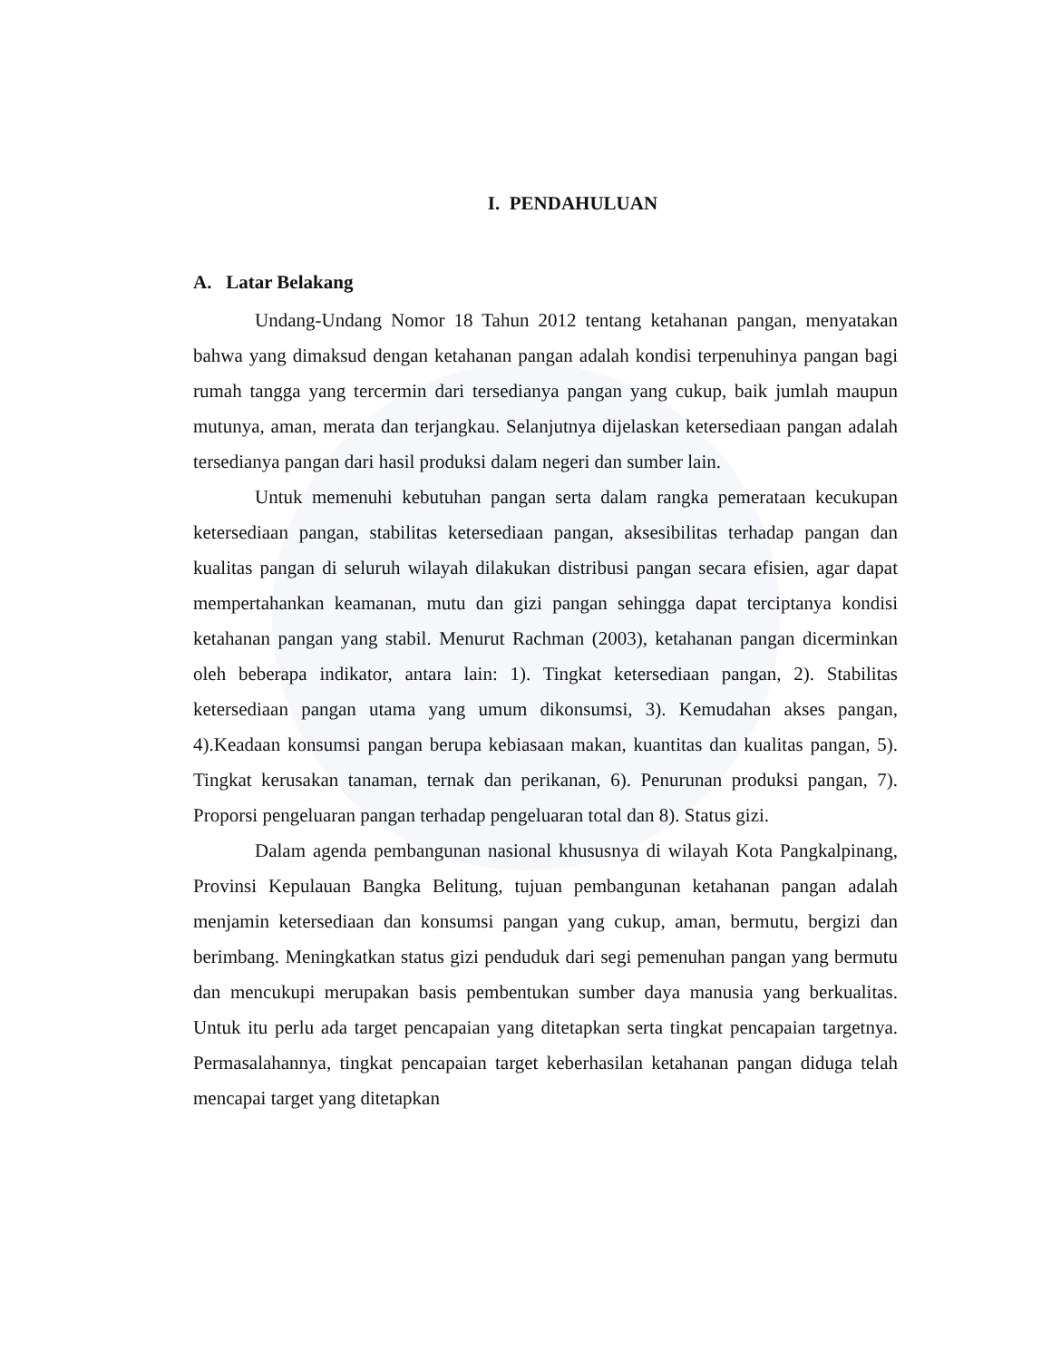I. PENDAHULUAN
A. Latar Belakang
Undang-Undang Nomor 18 Tahun 2012 tentang ketahanan pangan, menyatakan bahwa yang dimaksud dengan ketahanan pangan adalah kondisi terpenuhinya pangan bagi rumah tangga yang tercermin dari tersedianya pangan yang cukup, baik jumlah maupun mutunya, aman, merata dan terjangkau. Selanjutnya dijelaskan ketersediaan pangan adalah tersedianya pangan dari hasil produksi dalam negeri dan sumber lain.
Untuk memenuhi kebutuhan pangan serta dalam rangka pemerataan kecukupan ketersediaan pangan, stabilitas ketersediaan pangan, aksesibilitas terhadap pangan dan kualitas pangan di seluruh wilayah dilakukan distribusi pangan secara efisien, agar dapat mempertahankan keamanan, mutu dan gizi pangan sehingga dapat terciptanya kondisi ketahanan pangan yang stabil. Menurut Rachman (2003), ketahanan pangan dicerminkan oleh beberapa indikator, antara lain: 1). Tingkat ketersediaan pangan, 2). Stabilitas ketersediaan pangan utama yang umum dikonsumsi, 3). Kemudahan akses pangan, 4).Keadaan konsumsi pangan berupa kebiasaan makan, kuantitas dan kualitas pangan, 5). Tingkat kerusakan tanaman, ternak dan perikanan, 6). Penurunan produksi pangan, 7). Proporsi pengeluaran pangan terhadap pengeluaran total dan 8). Status gizi.
Dalam agenda pembangunan nasional khususnya di wilayah Kota Pangkalpinang, Provinsi Kepulauan Bangka Belitung, tujuan pembangunan ketahanan pangan adalah menjamin ketersediaan dan konsumsi pangan yang cukup, aman, bermutu, bergizi dan berimbang. Meningkatkan status gizi penduduk dari segi pemenuhan pangan yang bermutu dan mencukupi merupakan basis pembentukan sumber daya manusia yang berkualitas. Untuk itu perlu ada target pencapaian yang ditetapkan serta tingkat pencapaian targetnya. Permasalahannya, tingkat pencapaian target keberhasilan ketahanan pangan diduga telah mencapai target yang ditetapkan